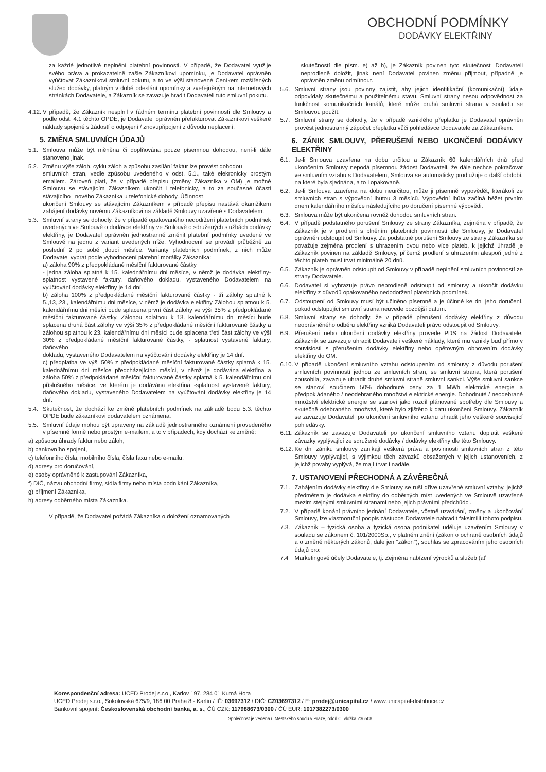OBCHODNÍ PODMÍNKY
DODÁVKY ELEKTŘINY
za každé jednotlivé neplnění platební povinnosti. V případě, že Dodavatel využije svého práva a prokazatelně zašle Zákazníkovi upomínku, je Dodavatel oprávněn vyúčtovat Zákazníkovi smluvní pokutu, a to ve výši stanovené Ceníkem rozšířených služeb dodávky, platným v době odeslání upomínky a zveřejněným na internetových stránkách Dodavatele, a Zákazník se zavazuje hradit Dodavateli tuto smluvní pokutu.
4.12. V případě, že Zákazník nesplnil v řádném termínu platební povinnosti dle Smlouvy a podle odst. 4.1 těchto OPDE, je Dodavatel oprávněn přefakturovat Zákazníkovi veškeré náklady spojené s žádostí o odpojení / znovupřipojení z důvodu neplacení.
5. ZMĚNA SMLUVNÍCH ÚDAJŮ
5.1. Smlouva může být měněna či doplňována pouze písemnou dohodou, není-li dále stanoveno jinak.
5.2. Změnu výše záloh, cyklu záloh a způsobu zasílání faktur lze provést dohodou
smluvních stran, vedle způsobu uvedeného v odst. 5.1., také elekronicky prostým emailem. Zároveň platí, že v případě přepisu (změny Zákazníka v OM) je možné Smlouvu se stávajícím Zákazníkem ukončit i telefonicky, a to za současné účasti stávajícího i nového Zákazníka u telefonické dohody. Účinnost
ukončení Smlouvy se stávajícím Zákazníkem v případě přepisu nastává okamžikem zahájení dodávky novému Zákazníkovi na základě Smlouvy uzavřené s Dodavatelem.
5.3. Smluvní strany se dohodly, že v případě opakovaného nedodržení platebních podmínek uvedených ve Smlouvě o dodávce elektřiny ve Smlouvě o sdružených službách dodávky elektřiny, je Dodavatel oprávněn jednostranně změnit platební podmínky uvedené ve Smlouvě na jednu z variant uvedených níže. Vyhodnocení se provádí průběžně za poslední 2 po sobě jdoucí měsíce. Varianty platebních podmínek, z nich může Dodavatel vybrat podle vyhodnocení platební morálky Zákazníka:
a) záloha 90% z předpokládané měsíční fakturované částky
- jedna záloha splatná k 15. kalednářnímu dni měsíce, v němž je dodávka elektřiny- splatnost vystavené faktury, daňového dokladu, vystaveného Dodavatelem na vyúčtování dodávky elektřiny je 14 dní.
b) záloha 100% z předpokládané měsíční fakturované částky - tři zálohy splatné k 5.,13,.23., kalendářnímu dni měsíce, v němž je dodávka elektřiny Zálohou splatnou k 5. kalendářnímu dni měsíci bude splacena první část zálohy ve výši 35% z předpokládané měsíční fakturované částky, Zálohou splatnou k 13. kalendářnímu dni měsíci bude splacena druhá část zálohy ve výši 35% z předpokládané měsíční fakturované částky a zálohou splatnou k 23. kalendářnímu dni měsíci bude splacena třetí část zálohy ve výši 30% z předpokládané měsíční fakturované částky, - splatnost vystavené faktury, daňového
dokladu, vystaveného Dodavatelem na vyúčtování dodávky elektřiny je 14 dní.
c) předplatba ve výši 50% z předpokládané měsíční fakturované částky splatná k 15. kalednářnímu dni měsíce předcházejícího měsíci, v němž je dodávána elektřina a záloha 50% z předpokládané měsíční fakturované částky splatná k 5. kalendářnímu dni příslušného měsíce, ve kterém je dodávána elektřina -splatnost vystavené faktury, daňového dokladu, vystaveného Dodavatelem na vyúčtování dodávky elektřiny je 14 dní.
5.4. Skutečnost, že dochází ke změně platebních podmínek na základě bodu 5.3. těchto OPDE bude zákazníkovi dodavatelem oznámena.
5.5. Smluvní údaje mohou být upraveny na základě jednostranného oznámení provedeného v písemné formě nebo prostým e-mailem, a to v případech, kdy dochází ke změně:
a) způsobu úhrady faktur nebo záloh,
b) bankovního spojení,
c) telefonního čísla, mobilního čísla, čísla faxu nebo e-mailu,
d) adresy pro doručování,
e) osoby oprávněné k zastupování Zákazníka,
f) DIČ, názvu obchodní firmy, sídla firmy nebo místa podnikání Zákazníka,
g) příjmení Zákazníka,
h) adresy odběrného místa Zákazníka.
V případě, že Dodavatel požádá Zákazníka o doložení oznamovaných
skutečností dle písm. e) až h), je Zákazník povinen tyto skutečnosti Dodavateli neprodleně doložit, jinak není Dodavatel povinen změnu přijmout, případně je oprávněn změnu odmítnout.
5.6. Smluvní strany jsou povinny zajistit, aby jejich identifikační (komunikační) údaje odpovídaly skutečnému a použitelnému stavu. Smluvní strany nesou odpovědnost za funkčnost komunikačních kanálů, které může druhá smluvní strana v souladu se Smlouvou použít.
5.7. Smluvní strany se dohodly, že v případě vzniklého přeplatku je Dodavatel oprávněn provést jednostranný zápočet přeplatku vůči pohledávce Dodavatele za Zákazníkem.
6. ZÁNIK SMLOUVY, PŘERUŠENÍ NEBO UKONČENÍ DODÁVKY ELEKTŘINY
6.1. Je-li Smlouva uzavřena na dobu určitou a Zákazník 60 kalendářních dnů před ukončením Smlouvy nepodá písemnou žádost Dodavateli, že dále nechce pokračovat ve smluvním vztahu s Dodavatelem, Smlouva se automaticky prodlužuje o další období, na které byla sjednána, a to i opakovaně.
6.2. Je-li Smlouva uzavřena na dobu neurčitou, může ji písemně vypovědět, kterákoli ze smluvních stran s výpovědní lhůtou 3 měsíců. Výpovědní lhůta začíná běžet prvním dnem kalendářního měsíce následujícího po doručení písemné výpovědi.
6.3. Smlouva může být ukončena rovněž dohodou smluvních stran.
6.4. V případě podstatného porušení Smlouvy ze strany Zákazníka, zejména v případě, že Zákazník je v prodlení s plněním platebních povinností dle Smlouvy, je Dodavatel oprávněn odstoupit od Smlouvy. Za podstatné porušení Smlouvy ze strany Zákazníka se považuje zejména prodlení s uhrazením dvou nebo více plateb, k jejichž úhradě je Zákazník povinen na základě Smlouvy, přičemž prodlení s uhrazením alespoň jedné z těchto plateb musí trvat minimálně 20 dnů.
6.5. Zákazník je oprávněn odstoupit od Smlouvy v případě neplnění smluvních povinností ze strany Dodavatele.
6.6. Dodavatel si vyhrazuje právo neprodleně odstoupit od smlouvy a ukončit dodávku elektřiny z důvodů opakovaného nedodoržení platebních podmínek.
6.7. Odstoupení od Smlouvy musí být učiněno písemně a je účinné ke dni jeho doručení, pokud odstupující smluvní strana neuvede pozdější datum.
6.8. Smluvní strany se dohodly, že v případě přerušení dodávky elektřiny z důvodu neoprávněného odběru elektřiny vzniká Dodavateli právo odstoupit od Smlouvy.
6.9. Přerušení nebo ukončení dodávky elektřiny provede PDS na žádost Dodavatele. Zákazník se zavazuje uhradit Dodavateli veškeré náklady, které mu vznikly buď přímo v souvislosti s přerušením dodávky elektřiny nebo opětovným obnovením dodávky elektřiny do OM.
6.10. V případě ukončení smluvního vztahu odstoupením od smlouvy z důvodu porušení smluvních povinností jednou ze smluvních stran, se smluvní strana, která porušení způsobila, zavazuje uhradit druhé smluvní straně smluvní sankci. Výše smluvní sankce se stanoví součinem 50% dohodnuté ceny za 1 MWh elektrické energie a předpokládaného / neodebraného množství elektrické energie. Dohodnuté / neodebrané množství elektrické energie se stanoví jako rozdíl plánované spotřeby dle Smlouvy a skutečně odebraného množství, které bylo zjištěno k datu ukončení Smlouvy. Zákazník se zavazuje Dodavateli po ukončení smluvního vztahu uhradit jeho veškeré související pohledávky.
6.11. Zákazník se zavazuje Dodavateli po ukončení smluvního vztahu doplatit veškeré závazky vyplývající ze sdružené dodávky / dodávky elektřiny dle této Smlouvy.
6.12. Ke dni zániku smlouvy zanikají veškerá práva a povinnosti smluvních stran z této Smlouvy vyplývající, s výjimkou těch závazků obsažených v jejich ustanoveních, z jejichž povahy vyplývá, že mají trvat i nadále.
7. USTANOVENÍ PŘECHODNÁ A ZÁVĚREČNÁ
7.1. Zahájením dodávky elektřiny dle Smlouvy se ruší dříve uzavřené smluvní vztahy, jejichž předmětem je dodávka elektřiny do odběrných míst uvedených ve Smlouvě uzavřené mezim stejnými smluvními stranami nebo jejich právními předchůdci.
7.2. V případě konání právního jednání Dodavatele, včetně uzavírání, změny a ukončování Smlouvy, lze vlastnoruční podpis zástupce Dodavatele nahradit faksimilií tohoto podpisu.
7.3. Zákazník – fyzická osoba a fyzická osoba podnikatel uděluje uzavřením Smlouvy v souladu se zákonem č. 101/2000Sb., v platném znění (zákon o ochraně osobních údajů a o změně některých zákonů, dale jen "zákon"), souhlas se zpracováním jeho osobních údajů pro:
7.4 Marketingové účely Dodavatele, tj. Zejména nabízení výrobků a služeb (ať
Korespondenční adresa: UCED Prodej s.r.o., Karlov 197, 284 01 Kutná Hora
UCED Prodej s.r.o., Sokolovská 675/9, 186 00 Praha 8 - Karlín / IČ: 03697312 / DIČ: CZ03697312 / E: prodej@unicapital.cz / www.unicapital-distribuce.cz
Bankovní spojení: Československá obchodní banka, a. s., ČÚ CZK: 117988673/0300 / ČÚ EUR: 1017382273/0300
Společnost je vedena u Městského soudu v Praze, oddíl C, vložka 236508